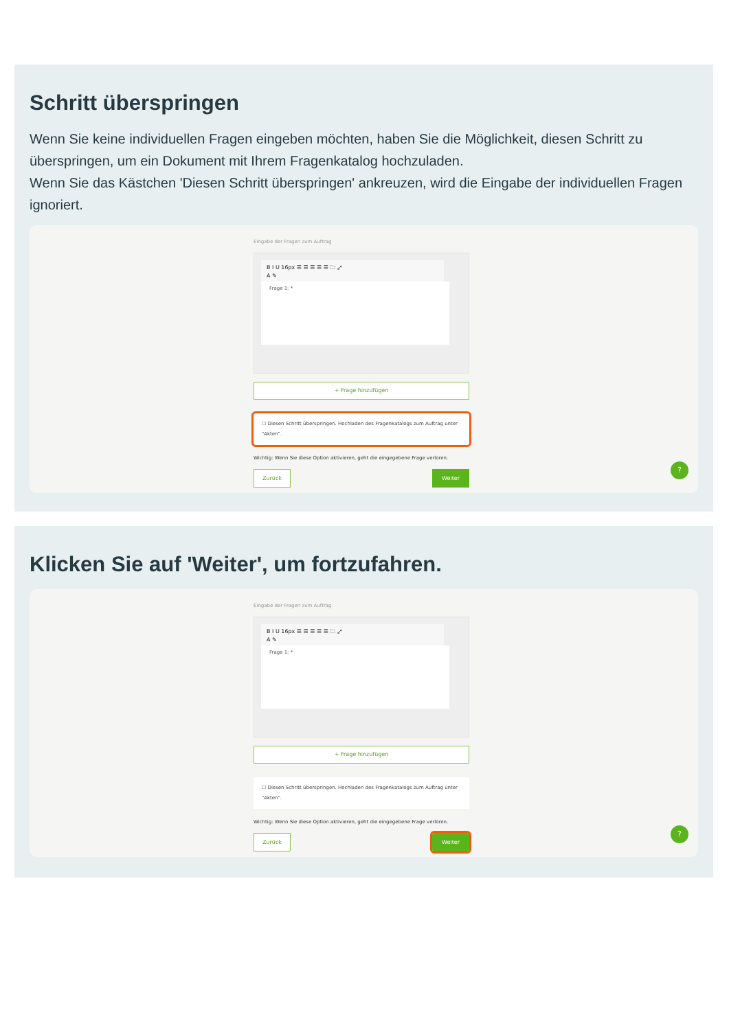Schritt überspringen
Wenn Sie keine individuellen Fragen eingeben möchten, haben Sie die Möglichkeit, diesen Schritt zu überspringen, um ein Dokument mit Ihrem Fragenkatalog hochzuladen.
Wenn Sie das Kästchen 'Diesen Schritt überspringen' ankreuzen, wird die Eingabe der individuellen Fragen ignoriert.
Eingabe der Fragen zum Auftrag
B I U 16px ☰ ☰ ☰ ☰ ☰ 🗀 ⤢
A ✎
Frage 1: *
+ Frage hinzufügen
☐ Diesen Schritt überspringen. Hochladen des Fragenkatalogs zum Auftrag unter "Akten".
Wichtig: Wenn Sie diese Option aktivieren, geht die eingegebene Frage verloren.
Zurück Weiter
?
Klicken Sie auf 'Weiter', um fortzufahren.
Eingabe der Fragen zum Auftrag
B I U 16px ☰ ☰ ☰ ☰ ☰ 🗀 ⤢
A ✎
Frage 1: *
+ Frage hinzufügen
☐ Diesen Schritt überspringen. Hochladen des Fragenkatalogs zum Auftrag unter "Akten".
Wichtig: Wenn Sie diese Option aktivieren, geht die eingegebene Frage verloren.
Zurück Weiter
?